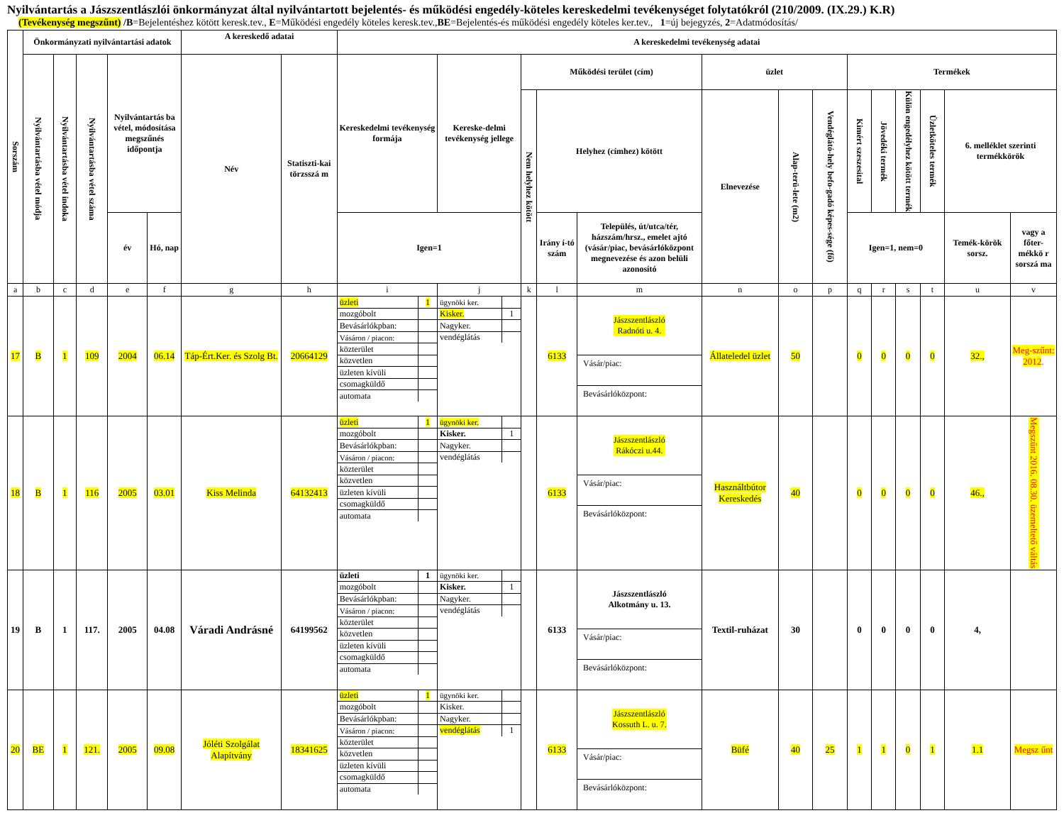Nyilvántartás a Jászszentlászlói önkormányzat által nyilvántartott bejelentés- és működési engedély-köteles kereskedelmi tevékenységet folytatókról (210/2009. (IX.29.) K.R)
(Tevékenység megszűnt) /B=Bejelentéshez kötött keresk.tev., E=Működési engedély köteles keresk.tev.,BE=Bejelentés-és működési engedély köteles ker.tev., 1=új bejegyzés, 2=Adatmódosítás/
| Sorszám | Önkormányzati nyilvántartási adatok | | | | | A kereskedő adatai | | A kereskedelmi tevékenység adatai | | | | | | | | | | | | | |
| --- | --- | --- | --- | --- | --- | --- | --- | --- | --- | --- | --- | --- | --- | --- | --- | --- | --- | --- | --- | --- | --- |
| | Nyilvántartásba vétel módja | Nyilvántartásba vétel indoka | Nyilvántartásba vétel száma | Nyilvántartás ba vétel, módosítása megszűnés időpontja | | Név | Statiszti-kai törzsszá m | Kereskedelmi tevékenység formája | Kereske-delmi tevékenység jellege | Működési terület (cím) | | | üzlet | | | Termékek | | | | | |
| | | | | | | | | | | Nem helyhez kötött | Helyhez (címhez) kötött | | Elnevezése | Alap-terü-lete (m2) | Vendéglátó-hely befo-gadó képes-sége (fő) | Kimért szeszesital | Jövedéki termék | Külön engedélyhez kötött termék | Üzletköteles termék | 6. melléklet szerinti termékkörök | |
| | | | | év | Hó, nap | | | Igen=1 | | | Irány í-tó szám | Település, út/utca/tér, házszám/hrsz., emelet ajtó (vásár/piac, bevásárlóközpont megnevezése és azon belüli azonosító | | | | Igen=1, nem=0 | | | | Temék-körök sorsz. | vagy a főter-mékkö r sorszá ma |
| a | b | c | d | e | f | g | h | i | j | k | l | m | n | o | p | q | r | s | t | u | v |
| 17 | B | 1 | 109 | 2004 | 06.14 | Táp-Ért.Ker. és Szolg Bt. | 20664129 | / üzleti / 1 / / mozgóbolt / / / Bevásárlókpban: / / / Vásáron / piacon: / / / közterület / / / közvetlen / / / üzleten kívüli / / / csomagküldő / / / automata / / | / ügynöki ker. / / / Kisker. / 1 / / Nagyker. / / / vendéglátás / / | | 6133 | Jászszentlászló Radnóti u. 4. Vásár/piac: Bevásárlóközpont: | Állateledel üzlet | 50 | | 0 | 0 | 0 | 0 | 32., | Meg-szűnt: 2012 . |
| 18 | B | 1 | 116 | 2005 | 03.01 | Kiss Melinda | 64132413 | / üzleti / 1 / / mozgóbolt / / / Bevásárlókpban: / / / Vásáron / piacon: / / / közterület / / / közvetlen / / / üzleten kívüli / / / csomagküldő / / / automata / / | / ügynöki ker. / / / Kisker. / 1 / / Nagyker. / / / vendéglátás / / | | 6133 | Jászszentlászló Rákóczi u.44. Vásár/piac: Bevásárlóközpont: | Használtbútor Kereskedés | 40 | | 0 | 0 | 0 | 0 | 46., | Megszűnt 2016. 08.30. üzemeltető váltás |
| 19 | B | 1 | 117. | 2005 | 04.08 | Váradi Andrásné | 64199562 | / üzleti / 1 / / mozgóbolt / / / Bevásárlókpban: / / / Vásáron / piacon: / / / közterület / / / közvetlen / / / üzleten kívüli / / / csomagküldő / / / automata / / | / ügynöki ker. / / / Kisker. / 1 / / Nagyker. / / / vendéglátás / / | | 6133 | Jászszentlászló Alkotmány u. 13. Vásár/piac: Bevásárlóközpont: | Textil-ruházat | 30 | | 0 | 0 | 0 | 0 | 4, | |
| 20 | BE | 1 | 121. | 2005 | 09.08 | Jóléti Szolgálat Alapítvány | 18341625 | / üzleti / 1 / / mozgóbolt / / / Bevásárlókpban: / / / Vásáron / piacon: / / / közterület / / / közvetlen / / / üzleten kívüli / / / csomagküldő / / / automata / / | / ügynöki ker. / / / Kisker. / / / Nagyker. / / / vendéglátás / 1 / | | 6133 | Jászszentlászló Kossuth L. u. 7. Vásár/piac: Bevásárlóközpont: | Büfé | 40 | 25 | 1 | 1 | 0 | 1 | 1.1 | Megsz űnt |